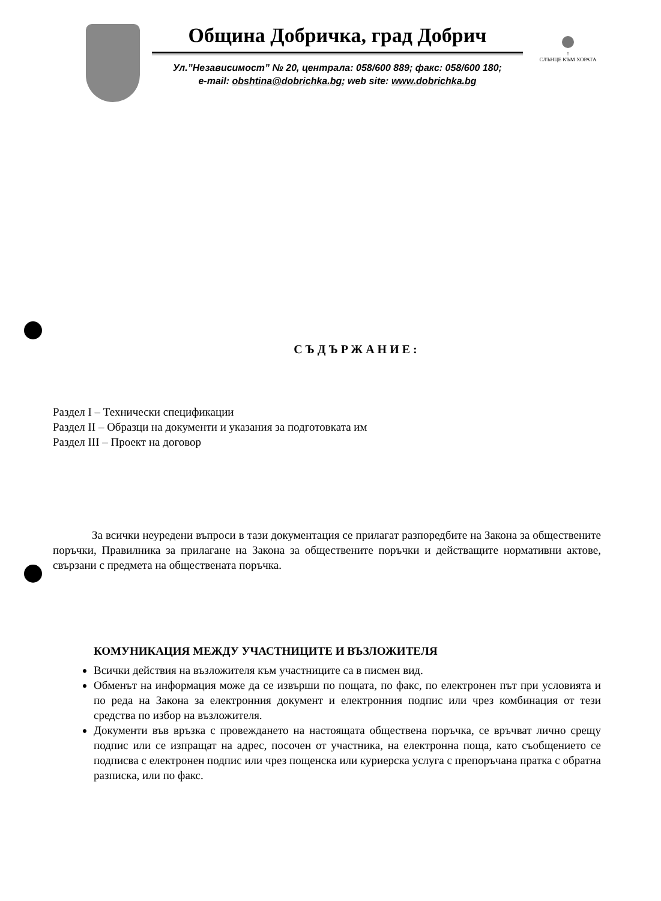Община Добричка, град Добрич
Ул.”Независимост” № 20, централа: 058/600 889; факс: 058/600 180;
e-mail: obshtina@dobrichka.bg; web site: www.dobrichka.bg
↑
СЛЪНЦЕ КЪМ ХОРАТА
СЪДЪРЖАНИЕ:
Раздел I – Технически спецификации
Раздел II – Образци на документи и указания за подготовката им
Раздел III – Проект на договор
За всички неуредени въпроси в тази документация се прилагат разпоредбите на Закона за обществените поръчки, Правилника за прилагане на Закона за обществените поръчки и действащите нормативни актове, свързани с предмета на обществената поръчка.
КОМУНИКАЦИЯ МЕЖДУ УЧАСТНИЦИТЕ И ВЪЗЛОЖИТЕЛЯ
Всички действия на възложителя към участниците са в писмен вид.
Обменът на информация може да се извърши по пощата, по факс, по електронен път при условията и по реда на Закона за електронния документ и електронния подпис или чрез комбинация от тези средства по избор на възложителя.
Документи във връзка с провеждането на настоящата обществена поръчка, се връчват лично срещу подпис или се изпращат на адрес, посочен от участника, на електронна поща, като съобщението се подписва с електронен подпис или чрез пощенска или куриерска услуга с препоръчана пратка с обратна разписка, или по факс.